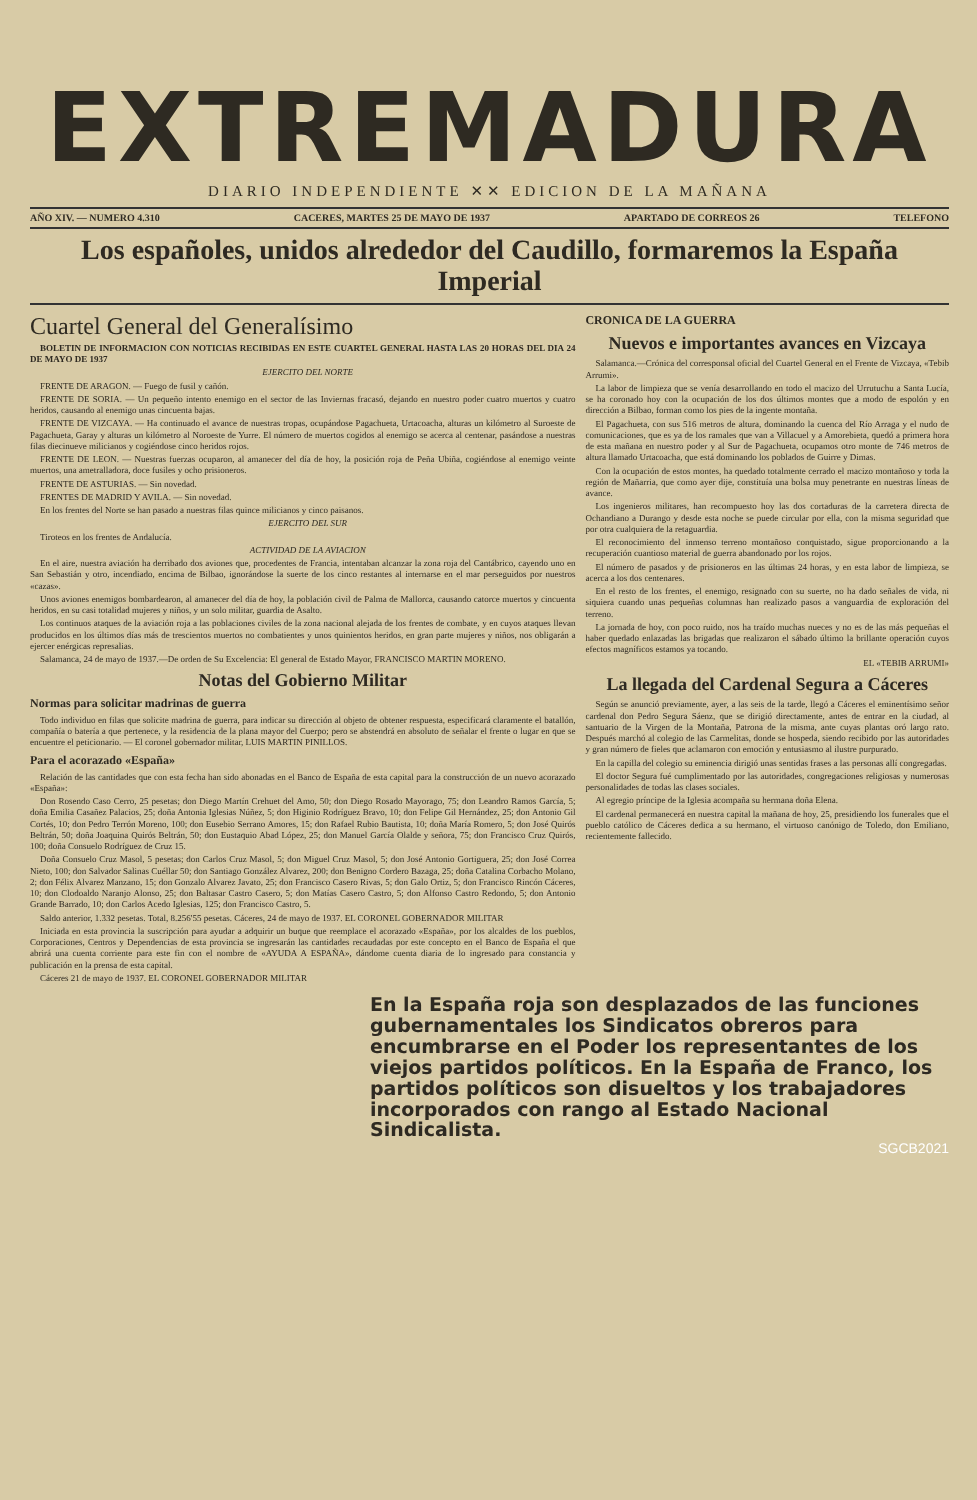EXTREMADURA
DIARIO INDEPENDIENTE ✕✕ EDICION DE LA MAÑANA
AÑO XIV. — NUMERO 4.310 CACERES, MARTES 25 DE MAYO DE 1937 APARTADO DE CORREOS 26 TELEFONO
Los españoles, unidos alrededor del Caudillo, formaremos la España Imperial
Cuartel General del Generalísimo
BOLETIN DE INFORMACION CON NOTICIAS RECIBIDAS EN ESTE CUARTEL GENERAL HASTA LAS 20 HORAS DEL DIA 24 DE MAYO DE 1937
EJERCITO DEL NORTE
FRENTE DE ARAGON. — Fuego de fusil y cañón.
FRENTE DE SORIA. — Un pequeño intento enemigo en el sector de las Inviernas fracasó, dejando en nuestro poder cuatro muertos y cuatro heridos, causando al enemigo unas cincuenta bajas.
FRENTE DE VIZCAYA. — Ha continuado el avance de nuestras tropas, ocupándose Pagachueta, Urtacoacha, alturas un kilómetro al Suroeste de Pagachueta, Garay y alturas un kilómetro al Noroeste de Yurre. El número de muertos cogidos al enemigo se acerca al centenar, pasándose a nuestras filas diecinueve milicianos y cogiéndose cinco heridos rojos.
FRENTE DE LEON. — Nuestras fuerzas ocuparon, al amanecer del día de hoy, la posición roja de Peña Ubiña, cogiéndose al enemigo veinte muertos, una ametralladora, doce fusiles y ocho prisioneros.
FRENTE DE ASTURIAS. — Sin novedad.
FRENTES DE MADRID Y AVILA. — Sin novedad.
En los frentes del Norte se han pasado a nuestras filas quince milicianos y cinco paisanos.
EJERCITO DEL SUR
Tiroteos en los frentes de Andalucía.
ACTIVIDAD DE LA AVIACION
En el aire, nuestra aviación ha derribado dos aviones que, procedentes de Francia, intentaban alcanzar la zona roja del Cantábrico, cayendo uno en San Sebastián y otro, incendiado, encima de Bilbao, ignorándose la suerte de los cinco restantes al internarse en el mar perseguidos por nuestros «cazas».
Unos aviones enemigos bombardearon, al amanecer del día de hoy, la población civil de Palma de Mallorca, causando catorce muertos y cincuenta heridos, en su casi totalidad mujeres y niños, y un solo militar, guardia de Asalto.
Los continuos ataques de la aviación roja a las poblaciones civiles de la zona nacional alejada de los frentes de combate, y en cuyos ataques llevan producidos en los últimos días más de trescientos muertos no combatientes y unos quinientos heridos, en gran parte mujeres y niños, nos obligarán a ejercer enérgicas represalias.
Salamanca, 24 de mayo de 1937.—De orden de Su Excelencia: El general de Estado Mayor, FRANCISCO MARTIN MORENO.
Notas del Gobierno Militar
Normas para solicitar madrinas de guerra
Todo individuo en filas que solicite madrina de guerra, para indicar su dirección al objeto de obtener respuesta, especificará claramente el batallón, compañía o batería a que pertenece, y la residencia de la plana mayor del Cuerpo; pero se abstendrá en absoluto de señalar el frente o lugar en que se encuentre el peticionario. — El coronel gobernador militar, LUIS MARTIN PINILLOS.
Para el acorazado «España»
Relación de las cantidades que con esta fecha han sido abonadas en el Banco de España de esta capital para la construcción de un nuevo acorazado «España»:
Don Rosendo Caso Cerro, 25 pesetas; don Diego Martín Crehuet del Amo, 50; don Diego Rosado Mayorago, 75; don Leandro Ramos García, 5; doña Emilia Casañez Palacios, 25; doña Antonia Iglesias Núñez, 5; don Higinio Rodríguez Bravo, 10; don Felipe Gil Hernández, 25; don Antonio Gil Cortés, 10; don Pedro Terrón Moreno, 100; don Eusebio Serrano Amores, 15; don Rafael Rubio Bautista, 10; doña María Romero, 5; don José Quirós Beltrán, 50; doña Joaquina Quirós Beltrán, 50; don Eustaquio Abad López, 25; don Manuel García Olalde y señora, 75; don Francisco Cruz Quirós, 100; doña Consuelo Rodríguez de Cruz 15.
Doña Consuelo Cruz Masol, 5 pesetas; don Carlos Cruz Masol, 5; don Miguel Cruz Masol, 5; don José Antonio Gortiguera, 25; don José Correa Nieto, 100; don Salvador Salinas Cuéllar 50; don Santiago González Alvarez, 200; don Benigno Cordero Bazaga, 25; doña Catalina Corbacho Molano, 2; don Félix Alvarez Manzano, 15; don Gonzalo Alvarez Javato, 25; don Francisco Casero Rivas, 5; don Galo Ortiz, 5; don Francisco Rincón Cáceres, 10; don Clodoaldo Naranjo Alonso, 25; don Baltasar Castro Casero, 5; don Matías Casero Castro, 5; don Alfonso Castro Redondo, 5; don Antonio Grande Barrado, 10; don Carlos Acedo Iglesias, 125; don Francisco Castro, 5.
Saldo anterior, 1.332 pesetas. Total, 8.256'55 pesetas. Cáceres, 24 de mayo de 1937. EL CORONEL GOBERNADOR MILITAR
Iniciada en esta provincia la suscripción para ayudar a adquirir un buque que reemplace el acorazado «España», por los alcaldes de los pueblos, Corporaciones, Centros y Dependencias de esta provincia se ingresarán las cantidades recaudadas por este concepto en el Banco de España el que abrirá una cuenta corriente para este fin con el nombre de «AYUDA A ESPAÑA», dándome cuenta diaria de lo ingresado para constancia y publicación en la prensa de esta capital.
Cáceres 21 de mayo de 1937. EL CORONEL GOBERNADOR MILITAR
CRONICA DE LA GUERRA
Nuevos e importantes avances en Vizcaya
Salamanca.—Crónica del corresponsal oficial del Cuartel General en el Frente de Vizcaya, «Tebib Arrumi».
La labor de limpieza que se venía desarrollando en todo el macizo del Urrutuchu a Santa Lucía, se ha coronado hoy con la ocupación de los dos últimos montes que a modo de espolón y en dirección a Bilbao, forman como los pies de la ingente montaña.
El Pagachueta, con sus 516 metros de altura, dominando la cuenca del Río Arraga y el nudo de comunicaciones, que es ya de los ramales que van a Villacuel y a Amorebieta, quedó a primera hora de esta mañana en nuestro poder y al Sur de Pagachueta, ocupamos otro monte de 746 metros de altura llamado Urtacoacha, que está dominando los poblados de Guirre y Dimas.
Con la ocupación de estos montes, ha quedado totalmente cerrado el macizo montañoso y toda la región de Mañarria, que como ayer dije, constituía una bolsa muy penetrante en nuestras líneas de avance.
Los ingenieros militares, han recompuesto hoy las dos cortaduras de la carretera directa de Ochandiano a Durango y desde esta noche se puede circular por ella, con la misma seguridad que por otra cualquiera de la retaguardia.
El reconocimiento del inmenso terreno montañoso conquistado, sigue proporcionando a la recuperación cuantioso material de guerra abandonado por los rojos.
El número de pasados y de prisioneros en las últimas 24 horas, y en esta labor de limpieza, se acerca a los dos centenares.
En el resto de los frentes, el enemigo, resignado con su suerte, no ha dado señales de vida, ni siquiera cuando unas pequeñas columnas han realizado pasos a vanguardia de exploración del terreno.
La jornada de hoy, con poco ruido, nos ha traído muchas nueces y no es de las más pequeñas el haber quedado enlazadas las brigadas que realizaron el sábado último la brillante operación cuyos efectos magníficos estamos ya tocando.
EL «TEBIB ARRUMI»
La llegada del Cardenal Segura a Cáceres
Según se anunció previamente, ayer, a las seis de la tarde, llegó a Cáceres el eminentísimo señor cardenal don Pedro Segura Sáenz, que se dirigió directamente, antes de entrar en la ciudad, al santuario de la Virgen de la Montaña, Patrona de la misma, ante cuyas plantas oró largo rato. Después marchó al colegio de las Carmelitas, donde se hospeda, siendo recibido por las autoridades y gran número de fieles que aclamaron con emoción y entusiasmo al ilustre purpurado.
En la capilla del colegio su eminencia dirigió unas sentidas frases a las personas allí congregadas.
El doctor Segura fué cumplimentado por las autoridades, congregaciones religiosas y numerosas personalidades de todas las clases sociales.
Al egregio príncipe de la Iglesia acompaña su hermana doña Elena.
El cardenal permanecerá en nuestra capital la mañana de hoy, 25, presidiendo los funerales que el pueblo católico de Cáceres dedica a su hermano, el virtuoso canónigo de Toledo, don Emiliano, recientemente fallecido.
En la España roja son desplazados de las funciones gubernamentales los Sindicatos obreros para encumbrarse en el Poder los representantes de los viejos partidos políticos. En la España de Franco, los partidos políticos son disueltos y los trabajadores incorporados con rango al Estado Nacional Sindicalista.
SGCB2021